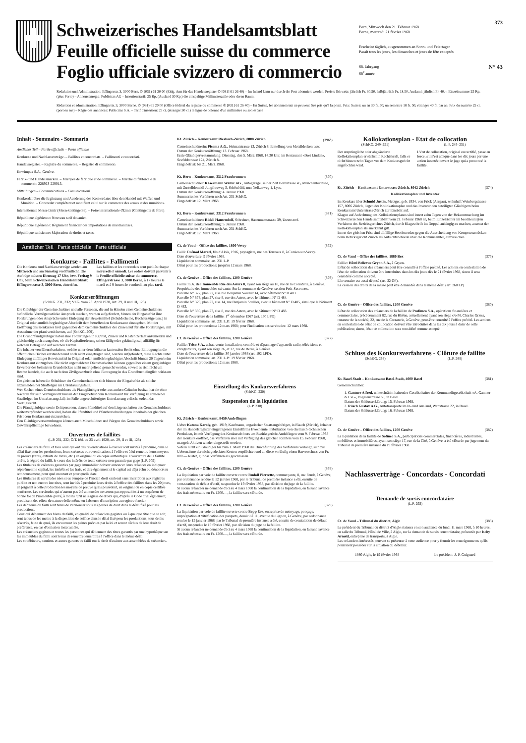Schweizerisches Handelsamtsblatt
Feuille officielle suisse du commerce
Foglio ufficiale svizzero di commercio
373
Bern, Mittwoch den 21. Februar 1968
Berne, mercredi 21 février 1968
Erscheint täglich, ausgenommen an Sonn- und Feiertagen
Paraît tous les jours, les dimanches et jours de fête exceptés
86. Jahrgang
86<sup>e</sup> année N° 43
Redaktion und Administration: Effingerstr. 3, 3000 Bern. ✆ (031) 61 20 00 (Eidg. Amt für das Handelsregister ✆ [031] 61 26 40) – Im Inland kann nur durch die Post abonniert werden. Preise: Schweiz: jährlich Fr. 30.50, halbjährlich Fr. 18.50. Ausland: jährlich Fr. 40.–. Einzelnummer 25 Rp. (plus Porto) – Annoncenregie: Publicitas AG – Insertionstarif: 25 Rp. (Ausland 30 Rp.) die einspaltige Millimeterzeile oder deren Raum.
Rédaction et administration: Effingerstr. 3, 3000 Berne. ✆ (031) 61 20 00 (Office fédéral du registre du commerce ✆ [031] 61 26 40) – En Suisse, les abonnements ne peuvent être pris qu'à la poste. Prix: Suisse: un an 30 fr. 50; un semestre 18 fr. 50; étranger 40 fr. par an. Prix du numéro 25 ct. (port en sus) – Régie des annonces: Publicitas S.A. – Tarif d'insertion: 25 ct. (étranger 30 ct.) la ligne de colonne d'un millimètre ou son espace
Inhalt - Sommaire - Sommario
Amtlicher Teil – Partie officielle – Parte ufficiale
Konkurse und Nachlassverträge. – Faillites et concordats. – Fallimenti e concordati.
Handelsregister. – Registre du commerce. – Registro di commercio.
Kowimpex S.A., Genève.
Fabrik- und Handelsmarken. – Marques de fabrique et de commerce. – Marche di fabbrica e di commercio 228923-229015.
Mitteilungen – Communications – Comunicazioni
Konkordat über die Ergänzung und Aenderung des Konkordates über den Handel mit Waffen und Munition. – Concordat complétant et modifiant celui sur le commerce des armes et des munitions.
Internationale Messe Izmir (Messekontingente). – Foire internationale d'Izmir (Contingents de foire).
République algérienne: Nouveau tarif douanier.
République algérienne: Règlement financier des importations de marchandises.
République tunisienne: Majoration de droits et taxes.
Amtlicher Teil Partie officielle Parte ufficiale
Konkurse - Faillites - Fallimenti
Die Konkurse und Nachlassverträge werden am Mittwoch und am Samstag veröffentlicht. Die Aufträge müssen Dienstag 17 Uhr, bzw. Freitag 9 Uhr, beim Schweizerischen Handelsamtsblatt, Effingerstrasse 3, 3000 Bern, eintreffen.
Les faillites et les concordats sont publiés chaque mercredi et samedi. Les ordres doivent parvenir à la Feuille officielle suisse du commerce, Effingerstrasse 3, 3000 Berne, à 17 heures le mardi et à 9 heures le vendredi, au plus tard.
Konkurseröffnungen
(SchKG. 231, 232; VZG. vom 23. April 1920, Art. 29, II und III, 123)
Die Gläubiger der Gemeinschuldner und alle Personen, die auf in Händen eines Gemeinschuldners befindliche Vermögensstücke Anspruch machen, werden aufgefordert, binnen der Eingabefrist ihre Forderungen oder Ansprüche unter Einlegung der Beweismittel (Schuldscheine, Buchauszüge usw.) in Original oder amtlich beglaubigter Abschrift dem betreffenden Konkursamt einzugeben. Mit der Eröffnung des Konkurses hört gegenüber dem Gemeinschuldner der Zinsenlauf für alle Forderungen, mit Ausnahme der pfandversicherten, auf (SchKG. 209).
Die Grundpfandgläubiger haben ihre Forderungen in Kapital, Zinsen und Kosten zerlegt anzumelden und gleichzeitig auch anzugeben, ob die Kapitalforderung schon fällig oder gekündigt sei, allfällig für welchen Betrag und auf welchen Termin.
Die Inhaber von Dienstbarkeiten, welche unter dem früheren kantonalen Recht ohne Eintragung in die öffentlichen Bücher entstanden und noch nicht eingetragen sind, werden aufgefordert, diese Rechte unter Einlegung allfälliger Beweismittel in Original oder amtlich beglaubigter Abschrift binnen 20 Tagen beim Konkursamt einzugeben. Die nicht angemeldeten Dienstbarkeiten können gegenüber einem gutgläubigen Erwerber des belasteten Grundstückes nicht mehr geltend gemacht werden, soweit es sich nicht um Rechte handelt, die auch nach dem Zivilgesetzbuch ohne Eintragung in das Grundbuch dinglich wirksam sind.
Desgleichen haben die Schuldner der Gemeinschuldner sich binnen der Eingabefrist als solche anzumelden bei Straffolgen im Unterlassungsfalle.
Wer Sachen eines Gemeinschuldners als Pfandgläubiger oder aus andern Gründen besitzt, hat sie ohne Nachteil für sein Vorzugsrecht binnen der Eingabefrist dem Konkursamt zur Verfügung zu stellen bei Straffolgen im Unterlassungsfall; im Falle ungerechtfertigter Unterlassung erlischt zudem das Vorzugsrecht.
Die Pfandgläubiger sowie Drittpersonen, denen Pfandtitel auf den Liegenschaften des Gemeinschuldners weiterverpfändet worden sind, haben die Pfandtitel und Pfandverschreibungen innerhalb der gleichen Frist dem Konkursamt einzureichen.
Den Gläubigerversammlungen können auch Mitschuldner und Bürgen des Gemeinschuldners sowie Gewährspflichtige beiwohnen.
Ouvertures de faillites
(L.P. 231, 232; O.T. féd. du 23 avril 1920, art. 29, II et III, 123)
Les créanciers du failli et tous ceux qui ont des revendications à exercer sont invités à produire, dans le délai fixé pour les productions, leurs créances ou revendications à l'office et à lui remettre leurs moyens de preuve (titres, extraits de livres, etc.) en original ou en copie authentique. L'ouverture de la faillite arrête, à l'égard du failli, le cours des intérêts de toute créance non garantie par gage (L.P. 209).
Les titulaires de créances garanties par gage immobilier doivent annoncer leurs créances en indiquant séparément le capital, les intérêts et les frais, et dire également si le capital est déjà échu ou dénoncé au remboursement, pour quel montant et pour quelle date.
Les titulaires de servitudes nées sous l'empire de l'ancien droit cantonal sans inscription aux registres publics et non encore inscrites, sont invités à produire leurs droits à l'office des faillites dans les 20 jours, en joignant à cette production les moyens de preuve qu'ils possèdent, en original ou en copie certifiée conforme. Les servitudes qui n'auront pas été annoncées ne seront pas opposables à un acquéreur de bonne foi de l'immeuble grevé, à moins qu'il ne s'agisse de droits qui, d'après le Code civil également, produisent des effets de nature réelle même en l'absence d'inscription au registre foncier.
Les débiteurs du failli sont tenus de s'annoncer sous les peines de droit dans le délai fixé pour les productions.
Ceux qui détiennent des biens du failli, en qualité de créanciers gagistes ou à quelque titre que ce soit, sont tenus de les mettre à la disposition de l'office dans le délai fixé pour les productions, tous droits réservés, faute de quoi, ils encourront les peines prévues par la loi et seront déchus de leur droit de préférence, en cas d'omission inexcusable.
Les créanciers gagistes et toutes les personnes qui détiennent des titres garantis par une hypothèque sur les immeubles du failli sont tenus de remettre leurs titres à l'office dans le même délai.
Les codébiteurs, cautions et autres garants du failli ont le droit d'assister aux assemblées de créanciers.
Kt. Zürich – Konkursamt Riesbach-Zürich, 8008 Zürich (396<sup>2</sup>)
Gemeinschuldnerin: Pisoma A.G., Heimatstrasse 13, Zürich 8, Erstellung von Metalldecken usw.
Datum der Konkurseröffnung: 13. Februar 1968.
Erste Gläubigerversammlung: Dienstag, den 5. März 1968, 14.30 Uhr, im Restaurant «Drei Linden», Seefeldstrasse 124, Zürich 8.
Eingabefrist: bis 21. März 1968.
Kt. Bern – Konkursamt, 3312 Fraubrunnen (370)
Gemeinschuldner: Käsermann Walter AG., Autogarage, seiner Zeit Bernstrasse 45, Münchenbuchsee, mit Zustelldomizil Jungfrauweg 3, Schönbühl, nun Nelkenweg 1, Lyss.
Datum der Konkurseröffnung: 4. Januar 1968.
Summarisches Verfahren nach Art. 231 SchKG.
Eingabefrist: 12. März 1968.
Kt. Bern – Konkursamt, 3312 Fraubrunnen (371)
Gemeinschuldner: Rickli Hansrudolf, Schreiner, Hasenmattstrasse 39, Utzenstorf.
Datum der Konkurseröffnung: 5. Januar 1968.
Summarisches Verfahren nach Art. 231 SchKG.
Eingabefrist: 12. März 1968.
Ct. de Vaud – Office des faillites, 1800 Vevey (372)
Failli: Cuénod Marcel, fils d'Aloïs, 1916, paysagiste, rue des Terreaux 8, à Corsier-sur-Vevey.
Date d'ouverture: 9 février 1968.
Liquidation sommaire, art. 231 L.P.
Délai pour les productions: jusqu'au 12 mars 1968.
Ct. de Genève – Office des faillites, 1200 Genève (376)
Faillie: S.A. de l'Immeuble Rue des Asters 8, ayant son siège au 18, rue de la Corraterie, à Genève.
Propriétaire des immeubles suivants: Sur la commune de Genève, section Petit-Saconnex.
Parcelle N° 377, plan 27, sise rue Benjamin Soullier 14, avec bâtiment N° D 483.
Parcelle N° 378, plan 27, sise 8, rue des Asters, avec le bâtiment N° D 484.
Parcelle N° 379, plan 27, sise 14, rue Benjamin Soullier, avec le bâtiment N° D 485, ainsi que le bâtiment D 483.
Parcelle N° 380, plan 27, sise 8, rue des Asters, avec le bâtiment N° D 483.
Date de l'ouverture de la faillite: 1<sup>er</sup> décembre 1967 (art. 190 LPD).
Liquidation sommaire, art. 231 L.P.: 19 février 1968.
Délai pour les productions: 12 mars 1968; pour l'indication des servitudes: 12 mars 1968.
Ct. de Genève – Office des faillites, 1200 Genève (377)
Faillie: Telco S.A., achat, vente, installation, contrôle et dépannage d'appareils radio, télévisions et enregistreurs, ayant son siège 26, et 32, rue de Berne, à Genève.
Date de l'ouverture de la faillite: 30 janvier 1968 (art. 192 LPD).
Liquidation sommaire, art. 231 L.P.: 19 février 1968.
Délai pour les productions: 12 mars 1968.
Einstellung des Konkursverfahrens
(SchKG. 230)
Suspension de la liquidation
(L.P. 230)
Kt. Zürich – Konkursamt, 8450 Andelfingen (373)
Ueber Katona Karoly, geb. 1919, Kaufmann, ungarischer Staatsangehöriger, in Flaach (Zürich), Inhaber der im Handelsregister eingetragenen Einzelfirma Evochemie, Fabrikation von chemisch-technischen Produkten, ist mit Verfügung des Konkursrichters am Bezirksgericht Andelfingen vom 9. Februar 1968 der Konkurs eröffnet, das Verfahren aber mit Verfügung des gleichen Richters vom 15. Februar 1968, mangels Aktiven wieder eingestellt worden.
Sofern nicht ein Gläubiger bis zum 1. März 1968 die Durchführung des Verfahrens verlangt, sich zur Uebernahme der nicht gedeckten Kosten verpflichtet und an diese vorläufig einen Barvorschuss von Fr. 800.— leistet, gilt das Verfahren als geschlossen.
Ct. de Genève – Office des faillites, 1200 Genève (378)
La liquidation par voie de faillite ouverte contre Rudolf Pierrette, commerçante, 8, rue Fendt, à Genève, par ordonnance rendue le 12 janvier 1968, par le Tribunal de première instance a été, ensuite de constatation de défaut d'actif, suspendue le 19 février 1968, par décision du juge de la faillite.
Si aucun créancier ne demande d'ici au 4 mars 1968 la continuation de la liquidation, en faisant l'avance des frais nécessaire en Fr. 1200.—, la faillite sera clôturée.
Ct. de Genève – Office des faillites, 1200 Genève (379)
La liquidation par voie de faillite ouverte contre Bopp Urs, entreprise de nettoyage, ponçage, imprégnation et vitrification des parquets, domicilié 11, avenue du Lignon, à Genève, par ordonnance rendue le 15 janvier 1968, par le Tribunal de première instance a été, ensuite de constatation de défaut d'actif, suspendue le 19 février 1968, par décision du juge de la faillite.
Si aucun créancier ne demande d'ici au 4 mars 1968 la continuation de la liquidation, en faisant l'avance des frais nécessaire en Fr. 1200.—, la faillite sera clôturée.
Kollokationsplan - Etat de collocation
(SchKG. 249–251)
Der ursprüngliche oder abgeänderte Kollokationsplan erwächst in Rechtskraft, falls er nicht binnen zehn Tagen vor dem Konkursgericht angefochten wird.
(L.P. 249–251)
L'état de collocation, original ou rectifié, passe en force, s'il n'est attaqué dans les dix jours par une action intentée devant le juge qui a prononcé la faillite.
Kt. Zürich – Konkursamt Unterstrass-Zürich, 8042 Zürich (374)
Kollokationsplan und Inventar
Im Konkurs über Schmid Justin, Metzger, geb. 1934, von Frick (Aargau), wohnhaft Weinbergstrasse 157, 8006 Zürich, liegen der Kollokationsplan und das Inventar den beteiligten Gläubigern beim Konkursamt Unterstrass-Zürich zur Einsicht auf.
Klagen auf Anfechtung des Kollokationsplanes sind innert zehn Tagen von der Bekanntmachung im Schweizerischen Handelsamtsblatt vom 21. Februar 1968 an, beim Einzelrichter im beschleunigten Verfahren des Bezirksgerichtes Zürich, durch Klageschrift im Doppel anhängig zu machen, ansonst der Kollokationsplan als anerkannt gilt.
Innert der gleichen Frist sind allfällige Beschwerden gegen die Ausscheidung von Kompetenzstücken beim Bezirksgericht Zürich als Aufsichtsbehörde über die Konkursämter, einzureichen.
Ct. de Vaud – Office des faillites, 1880 Bex (375)
Faillie: Hôtel Bellevue Gryon S.A., à Gryon.
L'état de collocation des créanciers peut être consulté à l'office précité. Les actions en contestation de l'état de collocation doivent être introduites dans les dix jours dès le 21 février 1968, sinon il sera considéré comme accepté.
L'inventaire est aussi déposé (art. 32 OF).
La cession des droits de la masse peut être demandée dans le même délai (art. 260 LP).
Ct. de Genève – Office des faillites, 1200 Genève (380)
L'état de collocation des créanciers de la faillite de Profimco S.A., opérations financières et commerciales, précédemment 82, rue du Rhône, actuellement ayant son siège c/o M. Charles Griess, curateur de la société, 22, rue de la Corraterie, à Genève, peut-être consulté à l'office précité. Les actions en contestation de l'état de collocation doivent être introduites dans les dix jours à dater de cette publication; sinon, l'état de collocation sera considéré comme accepté.
Schluss des Konkursverfahrens - Clôture de faillite
(SchKG. 268) (L.P. 268)
Kt. Basel-Stadt – Konkursamt Basel-Stadt, 4000 Basel (381)
Gemeinschuldner:
1. Gantner Alfred, unbeschränkt haftender Gesellschafter der Kommanditgesellschaft «A. Gantner & Cie.», Vogesenstrasse 69, in Basel.
Datum der Schlusserklärung: 15. Februar 1968.
2. Rüsch Gustav A.G., Autotransporte im In- und Ausland, Wattstrasse 22, in Basel.
Datum der Schlusserklärung: 16. Februar 1968.
Ct. de Genève – Office des faillites, 1200 Genève (382)
La liquidation de la faillite de Sofineo S.A., participations commerciales, financières, industrielles, mobilières et immobilières, ayant son siège 17, rue de la Cité, à Genève, a été clôturée par jugement du Tribunal de première instance du 19 février 1968.
Nachlassverträge - Concordats - Concordati
Demande de sursis concordataire
(L.P. 293)
Ct. de Vaud – Tribunal du district, Aigle (383)
Le président du Tribunal du district d'Aigle statuera en son audience du lundi 11 mars 1968, à 10 heures, en salle du Tribunal, Hôtel de Ville, à Aigle, sur la demande de sursis concordataire, présentée par Ischy Arnold, entreprise de transports, à Aigle.
Les créanciers intéressés peuvent se présenter à cette audience pour y fournir les renseignements qu'ils pourraient posséder sur la situation du débiteur.
1860 Aigle, le 19 février 1968 Le président: J.-P. Guignard